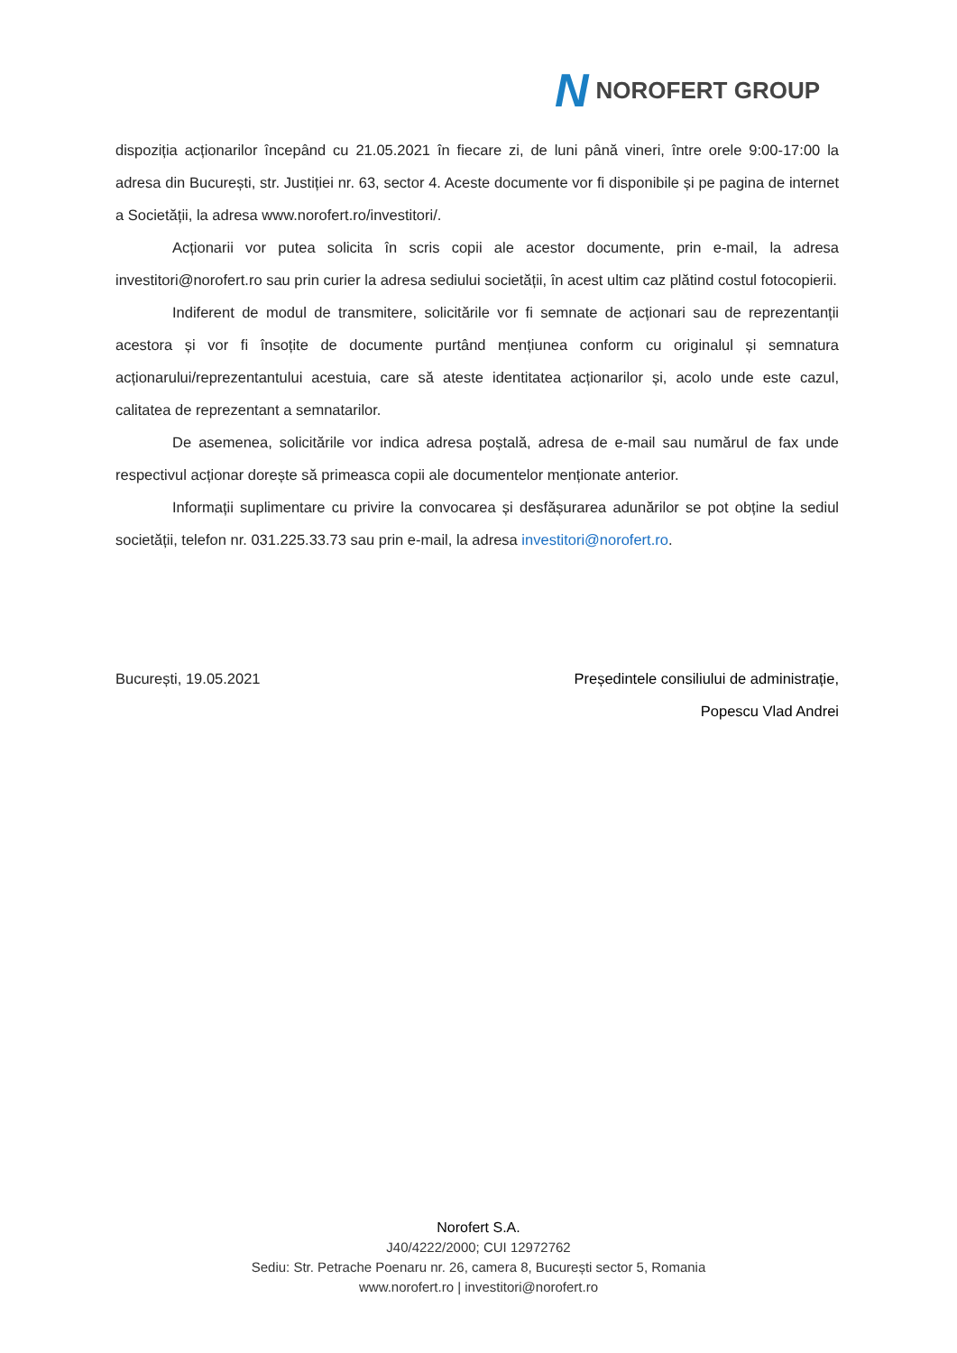N NOROFERT GROUP
dispoziția acționarilor începând cu 21.05.2021 în fiecare zi, de luni până vineri, între orele 9:00-17:00 la adresa din București, str. Justiției nr. 63, sector 4. Aceste documente vor fi disponibile și pe pagina de internet a Societății, la adresa www.norofert.ro/investitori/.
Acționarii vor putea solicita în scris copii ale acestor documente, prin e-mail, la adresa investitori@norofert.ro sau prin curier la adresa sediului societății, în acest ultim caz plătind costul fotocopierii.
Indiferent de modul de transmitere, solicitările vor fi semnate de acționari sau de reprezentanții acestora și vor fi însoțite de documente purtând mențiunea conform cu originalul și semnatura acționarului/reprezentantului acestuia, care să ateste identitatea acționarilor și, acolo unde este cazul, calitatea de reprezentant a semnatarilor.
De asemenea, solicitările vor indica adresa poștală, adresa de e-mail sau numărul de fax unde respectivul acționar dorește să primeasca copii ale documentelor menționate anterior.
Informații suplimentare cu privire la convocarea și desfășurarea adunărilor se pot obține la sediul societății, telefon nr. 031.225.33.73 sau prin e-mail, la adresa investitori@norofert.ro.
București, 19.05.2021 Președintele consiliului de administrație,
Popescu Vlad Andrei
Norofert S.A.
J40/4222/2000; CUI 12972762
Sediu: Str. Petrache Poenaru nr. 26, camera 8, București sector 5, Romania
www.norofert.ro | investitori@norofert.ro